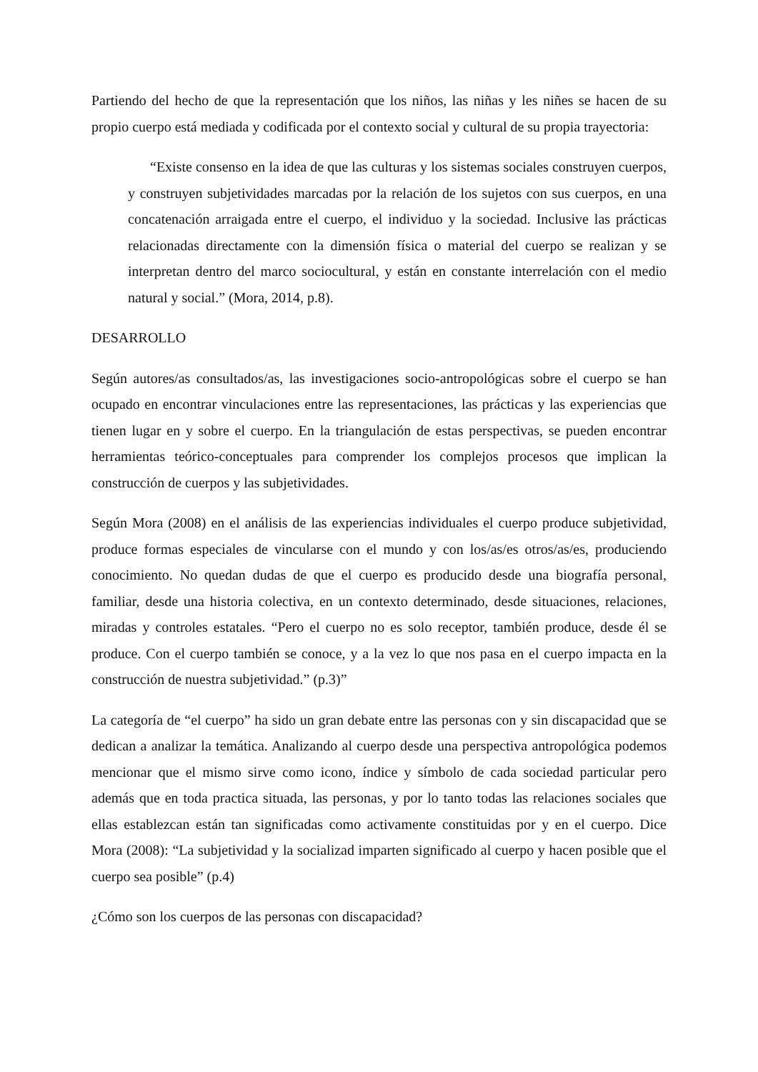Partiendo del hecho de que la representación que los niños, las niñas y les niñes se hacen de su propio cuerpo está mediada y codificada por el contexto social y cultural de su propia trayectoria:
“Existe consenso en la idea de que las culturas y los sistemas sociales construyen cuerpos, y construyen subjetividades marcadas por la relación de los sujetos con sus cuerpos, en una concatenación arraigada entre el cuerpo, el individuo y la sociedad. Inclusive las prácticas relacionadas directamente con la dimensión física o material del cuerpo se realizan y se interpretan dentro del marco sociocultural, y están en constante interrelación con el medio natural y social.” (Mora, 2014, p.8).
DESARROLLO
Según autores/as consultados/as, las investigaciones socio-antropológicas sobre el cuerpo se han ocupado en encontrar vinculaciones entre las representaciones, las prácticas y las experiencias que tienen lugar en y sobre el cuerpo. En la triangulación de estas perspectivas, se pueden encontrar herramientas teórico-conceptuales para comprender los complejos procesos que implican la construcción de cuerpos y las subjetividades.
Según Mora (2008) en el análisis de las experiencias individuales el cuerpo produce subjetividad, produce formas especiales de vincularse con el mundo y con los/as/es otros/as/es, produciendo conocimiento. No quedan dudas de que el cuerpo es producido desde una biografía personal, familiar, desde una historia colectiva, en un contexto determinado, desde situaciones, relaciones, miradas y controles estatales. “Pero el cuerpo no es solo receptor, también produce, desde él se produce. Con el cuerpo también se conoce, y a la vez lo que nos pasa en el cuerpo impacta en la construcción de nuestra subjetividad.” (p.3)”
La categoría de “el cuerpo” ha sido un gran debate entre las personas con y sin discapacidad que se dedican a analizar la temática. Analizando al cuerpo desde una perspectiva antropológica podemos mencionar que el mismo sirve como icono, índice y símbolo de cada sociedad particular pero además que en toda practica situada, las personas, y por lo tanto todas las relaciones sociales que ellas establezcan están tan significadas como activamente constituidas por y en el cuerpo. Dice Mora (2008): “La subjetividad y la socializad imparten significado al cuerpo y hacen posible que el cuerpo sea posible” (p.4)
¿Cómo son los cuerpos de las personas con discapacidad?